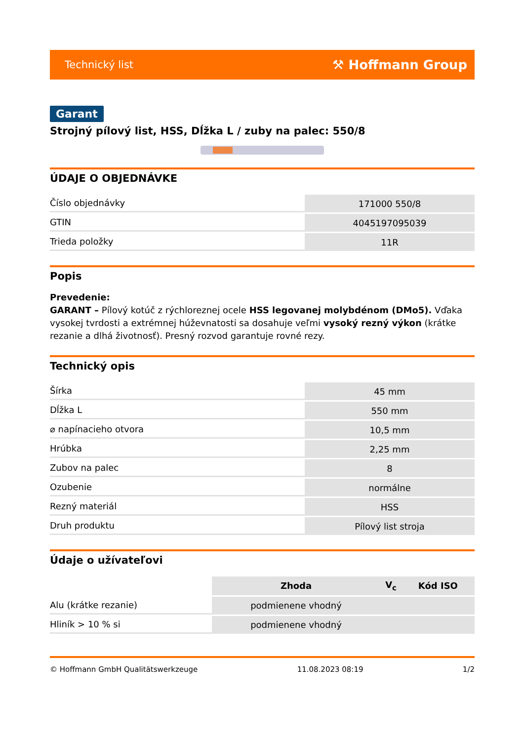Technický list ⚒ Hoffmann Group
Garant
Strojný pílový list, HSS, Dĺžka L / zuby na palec: 550/8
ÚDAJE O OBJEDNÁVKE
| Číslo objednávky | 171000 550/8 |
| GTIN | 4045197095039 |
| Trieda položky | 11R |
Popis
Prevedenie:
GARANT – Pílový kotúč z rýchloreznej ocele HSS legovanej molybdénom (DMo5). Vďaka vysokej tvrdosti a extrémnej húževnatosti sa dosahuje veľmi vysoký rezný výkon (krátke rezanie a dlhá životnosť). Presný rozvod garantuje rovné rezy.
Technický opis
| Šírka | 45 mm |
| Dĺžka L | 550 mm |
| ⌀ napínacieho otvora | 10,5 mm |
| Hrúbka | 2,25 mm |
| Zubov na palec | 8 |
| Ozubenie | normálne |
| Rezný materiál | HSS |
| Druh produktu | Pílový list stroja |
Údaje o užívateľovi
| | Zhoda | V<sub>c</sub> | Kód ISO |
| --- | --- | --- | --- |
| Alu (krátke rezanie) | podmienene vhodný | | |
| Hliník > 10 % si | podmienene vhodný | | |
© Hoffmann GmbH Qualitätswerkzeuge 11.08.2023 08:19 1/2